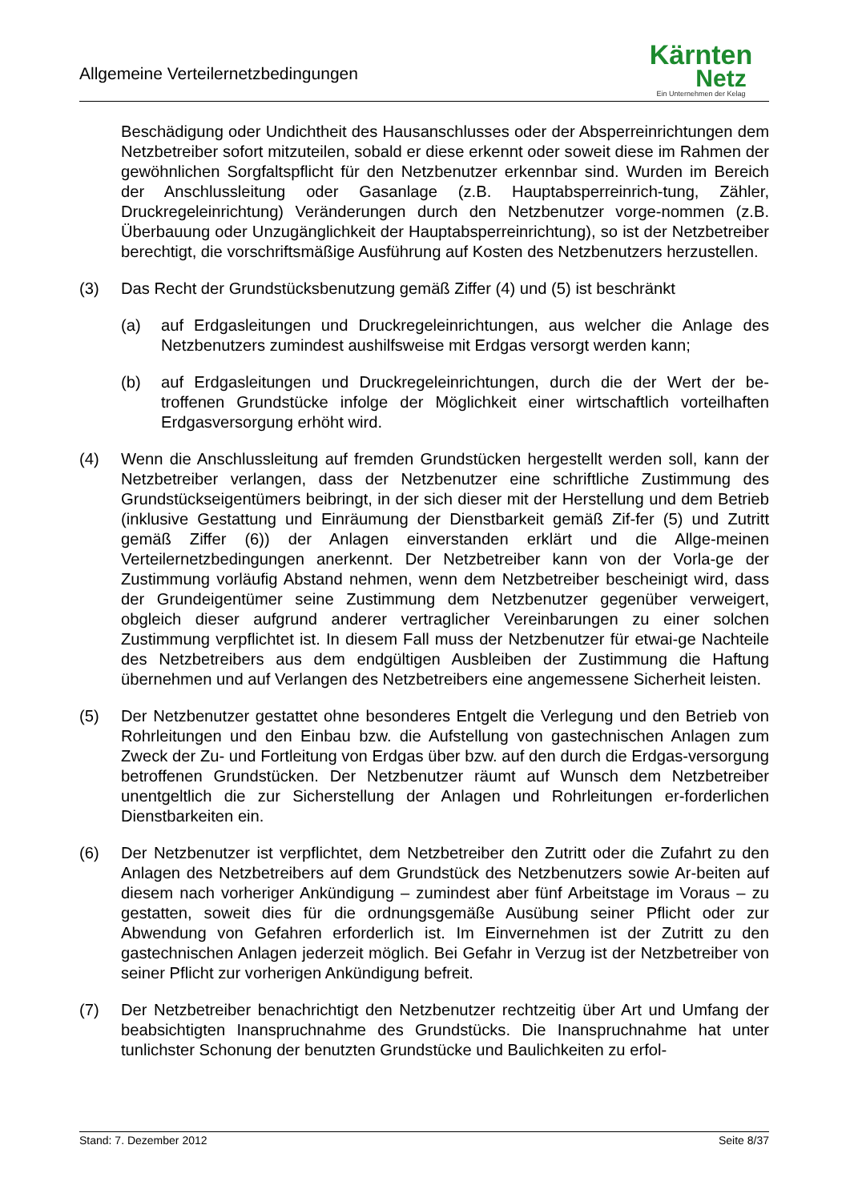Allgemeine Verteilernetzbedingungen
Kärnten
Netz
Ein Unternehmen der Kelag
Beschädigung oder Undichtheit des Hausanschlusses oder der Absperreinrichtungen dem Netzbetreiber sofort mitzuteilen, sobald er diese erkennt oder soweit diese im Rahmen der gewöhnlichen Sorgfaltspflicht für den Netzbenutzer erkennbar sind. Wurden im Bereich der Anschlussleitung oder Gasanlage (z.B. Hauptabsperreinrich-tung, Zähler, Druckregeleinrichtung) Veränderungen durch den Netzbenutzer vorge-nommen (z.B. Überbauung oder Unzugänglichkeit der Hauptabsperreinrichtung), so ist der Netzbetreiber berechtigt, die vorschriftsmäßige Ausführung auf Kosten des Netzbenutzers herzustellen.
(3) Das Recht der Grundstücksbenutzung gemäß Ziffer (4) und (5) ist beschränkt
(a) auf Erdgasleitungen und Druckregeleinrichtungen, aus welcher die Anlage des Netzbenutzers zumindest aushilfsweise mit Erdgas versorgt werden kann;
(b) auf Erdgasleitungen und Druckregeleinrichtungen, durch die der Wert der be-troffenen Grundstücke infolge der Möglichkeit einer wirtschaftlich vorteilhaften Erdgasversorgung erhöht wird.
(4) Wenn die Anschlussleitung auf fremden Grundstücken hergestellt werden soll, kann der Netzbetreiber verlangen, dass der Netzbenutzer eine schriftliche Zustimmung des Grundstückseigentümers beibringt, in der sich dieser mit der Herstellung und dem Betrieb (inklusive Gestattung und Einräumung der Dienstbarkeit gemäß Zif-fer (5) und Zutritt gemäß Ziffer (6)) der Anlagen einverstanden erklärt und die Allge-meinen Verteilernetzbedingungen anerkennt. Der Netzbetreiber kann von der Vorla-ge der Zustimmung vorläufig Abstand nehmen, wenn dem Netzbetreiber bescheinigt wird, dass der Grundeigentümer seine Zustimmung dem Netzbenutzer gegenüber verweigert, obgleich dieser aufgrund anderer vertraglicher Vereinbarungen zu einer solchen Zustimmung verpflichtet ist. In diesem Fall muss der Netzbenutzer für etwai-ge Nachteile des Netzbetreibers aus dem endgültigen Ausbleiben der Zustimmung die Haftung übernehmen und auf Verlangen des Netzbetreibers eine angemessene Sicherheit leisten.
(5) Der Netzbenutzer gestattet ohne besonderes Entgelt die Verlegung und den Betrieb von Rohrleitungen und den Einbau bzw. die Aufstellung von gastechnischen Anlagen zum Zweck der Zu- und Fortleitung von Erdgas über bzw. auf den durch die Erdgas-versorgung betroffenen Grundstücken. Der Netzbenutzer räumt auf Wunsch dem Netzbetreiber unentgeltlich die zur Sicherstellung der Anlagen und Rohrleitungen er-forderlichen Dienstbarkeiten ein.
(6) Der Netzbenutzer ist verpflichtet, dem Netzbetreiber den Zutritt oder die Zufahrt zu den Anlagen des Netzbetreibers auf dem Grundstück des Netzbenutzers sowie Ar-beiten auf diesem nach vorheriger Ankündigung – zumindest aber fünf Arbeitstage im Voraus – zu gestatten, soweit dies für die ordnungsgemäße Ausübung seiner Pflicht oder zur Abwendung von Gefahren erforderlich ist. Im Einvernehmen ist der Zutritt zu den gastechnischen Anlagen jederzeit möglich. Bei Gefahr in Verzug ist der Netzbetreiber von seiner Pflicht zur vorherigen Ankündigung befreit.
(7) Der Netzbetreiber benachrichtigt den Netzbenutzer rechtzeitig über Art und Umfang der beabsichtigten Inanspruchnahme des Grundstücks. Die Inanspruchnahme hat unter tunlichster Schonung der benutzten Grundstücke und Baulichkeiten zu erfol-
Stand: 7. Dezember 2012 Seite 8/37